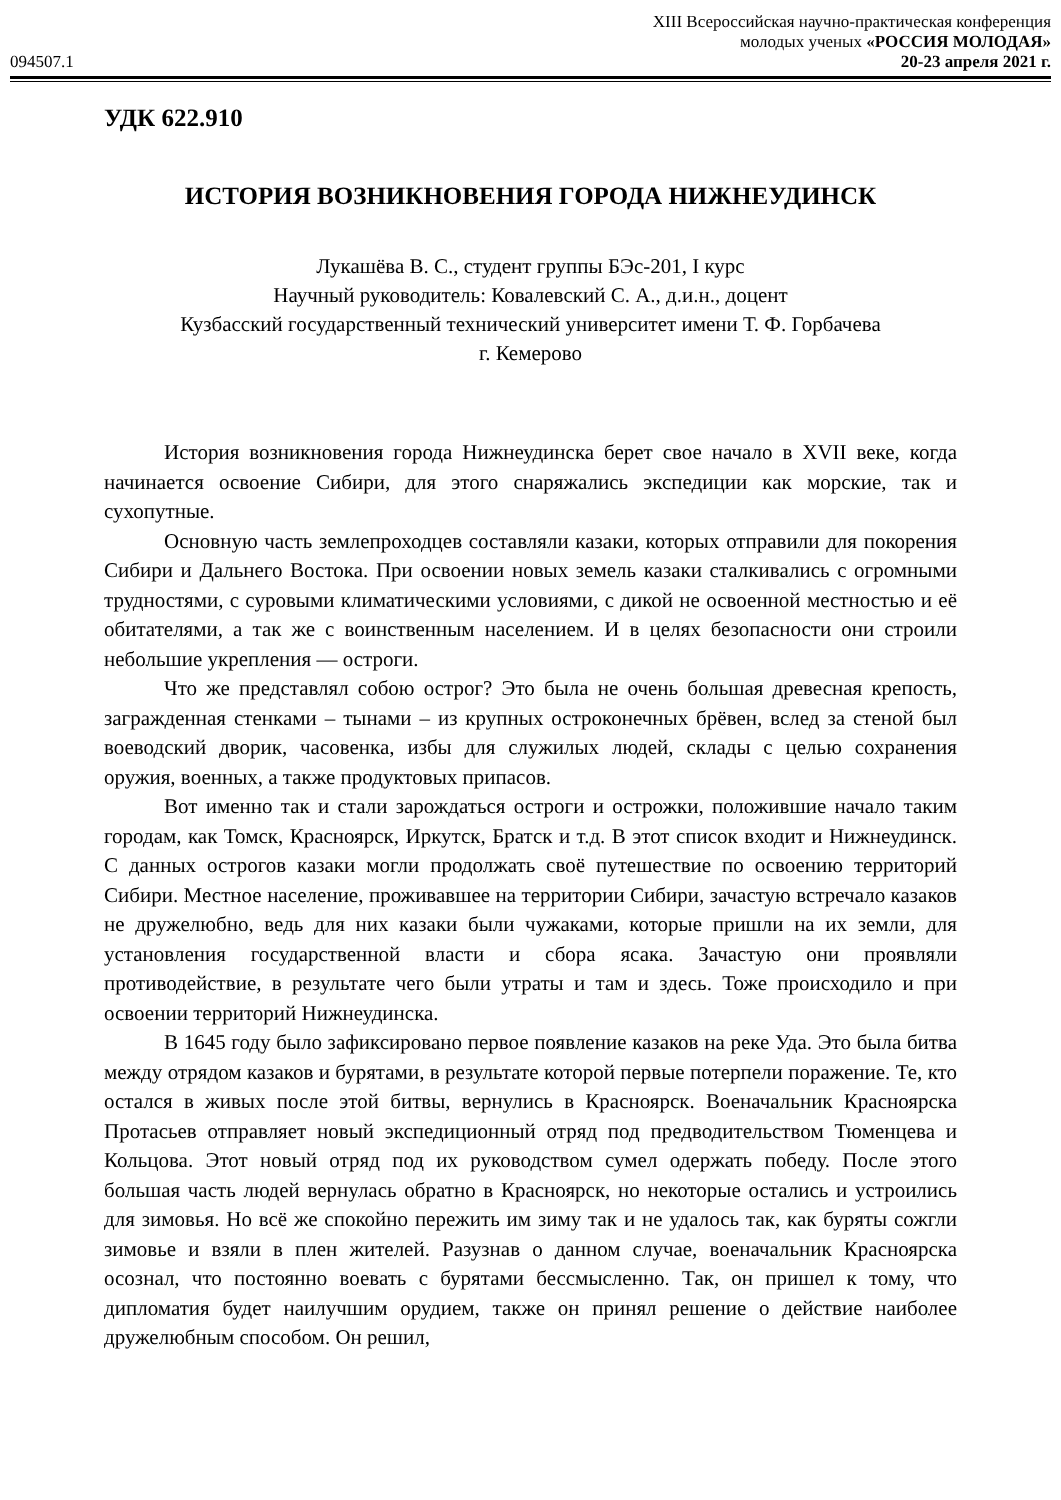XIII Всероссийская научно-практическая конференция
молодых ученых «РОССИЯ МОЛОДАЯ»
094507.1 20-23 апреля 2021 г.
УДК 622.910
ИСТОРИЯ ВОЗНИКНОВЕНИЯ ГОРОДА НИЖНЕУДИНСК
Лукашёва В. С., студент группы БЭс-201, I курс
Научный руководитель: Ковалевский С. А., д.и.н., доцент
Кузбасский государственный технический университет имени Т. Ф. Горбачева
г. Кемерово
История возникновения города Нижнеудинска берет свое начало в XVII веке, когда начинается освоение Сибири, для этого снаряжались экспедиции как морские, так и сухопутные.
Основную часть землепроходцев составляли казаки, которых отправили для покорения Сибири и Дальнего Востока. При освоении новых земель казаки сталкивались с огромными трудностями, с суровыми климатическими условиями, с дикой не освоенной местностью и её обитателями, а так же с воинственным населением. И в целях безопасности они строили небольшие укрепления — остроги.
Что же представлял собою острог? Это была не очень большая древесная крепость, загражденная стенками – тынами – из крупных остроконечных брёвен, вслед за стеной был воеводский дворик, часовенка, избы для служилых людей, склады с целью сохранения оружия, военных, а также продуктовых припасов.
Вот именно так и стали зарождаться остроги и острожки, положившие начало таким городам, как Томск, Красноярск, Иркутск, Братск и т.д. В этот список входит и Нижнеудинск. С данных острогов казаки могли продолжать своё путешествие по освоению территорий Сибири. Местное население, проживавшее на территории Сибири, зачастую встречало казаков не дружелюбно, ведь для них казаки были чужаками, которые пришли на их земли, для установления государственной власти и сбора ясака. Зачастую они проявляли противодействие, в результате чего были утраты и там и здесь. Тоже происходило и при освоении территорий Нижнеудинска.
В 1645 году было зафиксировано первое появление казаков на реке Уда. Это была битва между отрядом казаков и бурятами, в результате которой первые потерпели поражение. Те, кто остался в живых после этой битвы, вернулись в Красноярск. Военачальник Красноярска Протасьев отправляет новый экспедиционный отряд под предводительством Тюменцева и Кольцова. Этот новый отряд под их руководством сумел одержать победу. После этого большая часть людей вернулась обратно в Красноярск, но некоторые остались и устроились для зимовья. Но всё же спокойно пережить им зиму так и не удалось так, как буряты сожгли зимовье и взяли в плен жителей. Разузнав о данном случае, военачальник Красноярска осознал, что постоянно воевать с бурятами бессмысленно. Так, он пришел к тому, что дипломатия будет наилучшим орудием, также он принял решение о действие наиболее дружелюбным способом. Он решил,